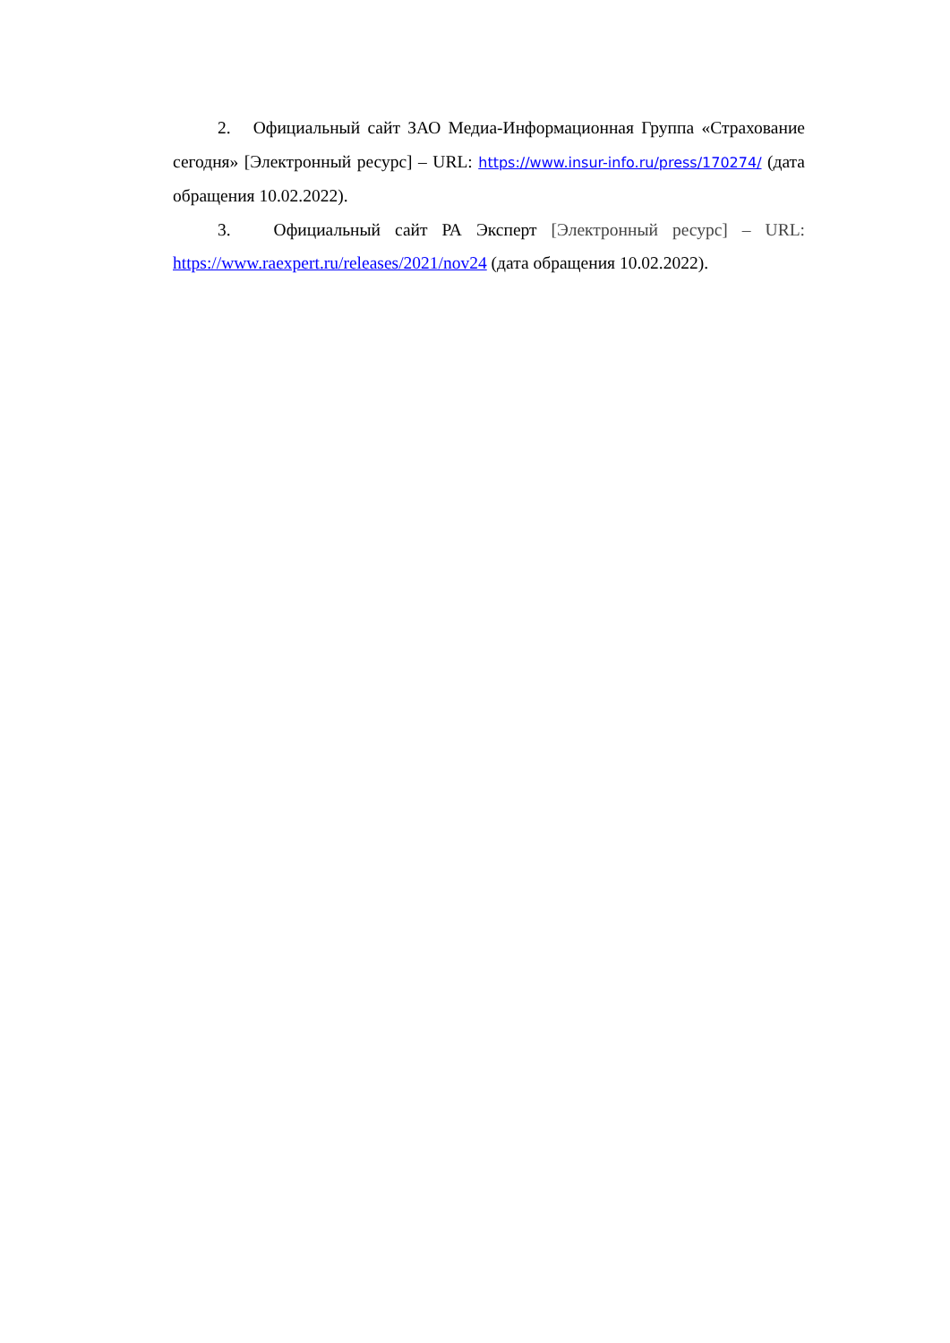2. Официальный сайт ЗАО Медиа-Информационная Группа «Страхование сегодня» [Электронный ресурс] – URL: https://www.insur-info.ru/press/170274/ (дата обращения 10.02.2022).
3. Официальный сайт РА Эксперт [Электронный ресурс] – URL: https://www.raexpert.ru/releases/2021/nov24 (дата обращения 10.02.2022).